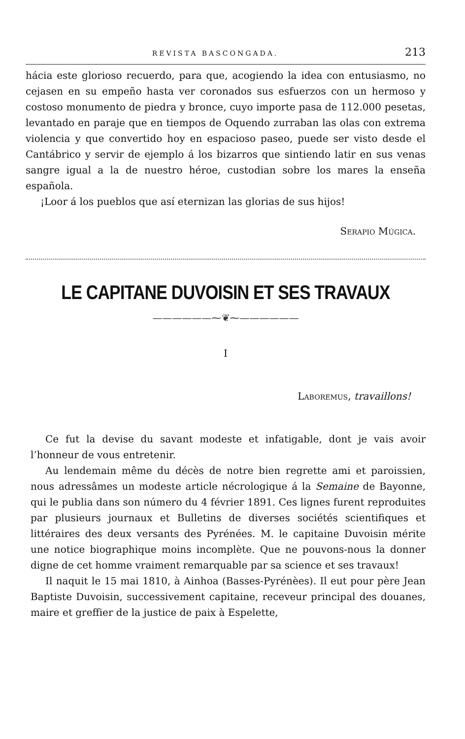REVISTA BASCONGADA. 213
hácia este glorioso recuerdo, para que, acogiendo la idea con entusiasmo, no cejasen en su empeño hasta ver coronados sus esfuerzos con un hermoso y costoso monumento de piedra y bronce, cuyo importe pasa de 112.000 pesetas, levantado en paraje que en tiempos de Oquendo zurraban las olas con extrema violencia y que convertido hoy en espacioso paseo, puede ser visto desde el Cantábrico y servir de ejemplo á los bizarros que sintiendo latir en sus venas sangre igual a la de nuestro héroe, custodian sobre los mares la enseña española.
¡Loor á los pueblos que así eternizan las glorias de sus hijos!
Serapio Múgica.
LE CAPITANE DUVOISIN ET SES TRAVAUX
——————⁓❦⁓——————
I
Laboremus, travaillons!
Ce fut la devise du savant modeste et infatigable, dont je vais avoir l’honneur de vous entretenir.
Au lendemain même du décès de notre bien regrette ami et paroissien, nous adressâmes un modeste article nécrologique á la Semaine de Bayonne, qui le publia dans son número du 4 février 1891. Ces lignes furent reproduites par plusieurs journaux et Bulletins de diverses sociétés scientifiques et littéraires des deux versants des Pyrénées. M. le capitaine Duvoisin mérite une notice biographique moins incomplète. Que ne pouvons-nous la donner digne de cet homme vraiment remarquable par sa science et ses travaux!
Il naquit le 15 mai 1810, à Ainhoa (Basses-Pyrénèes). Il eut pour père Jean Baptiste Duvoisin, successivement capitaine, receveur principal des douanes, maire et greffier de la justice de paix à Espelette,